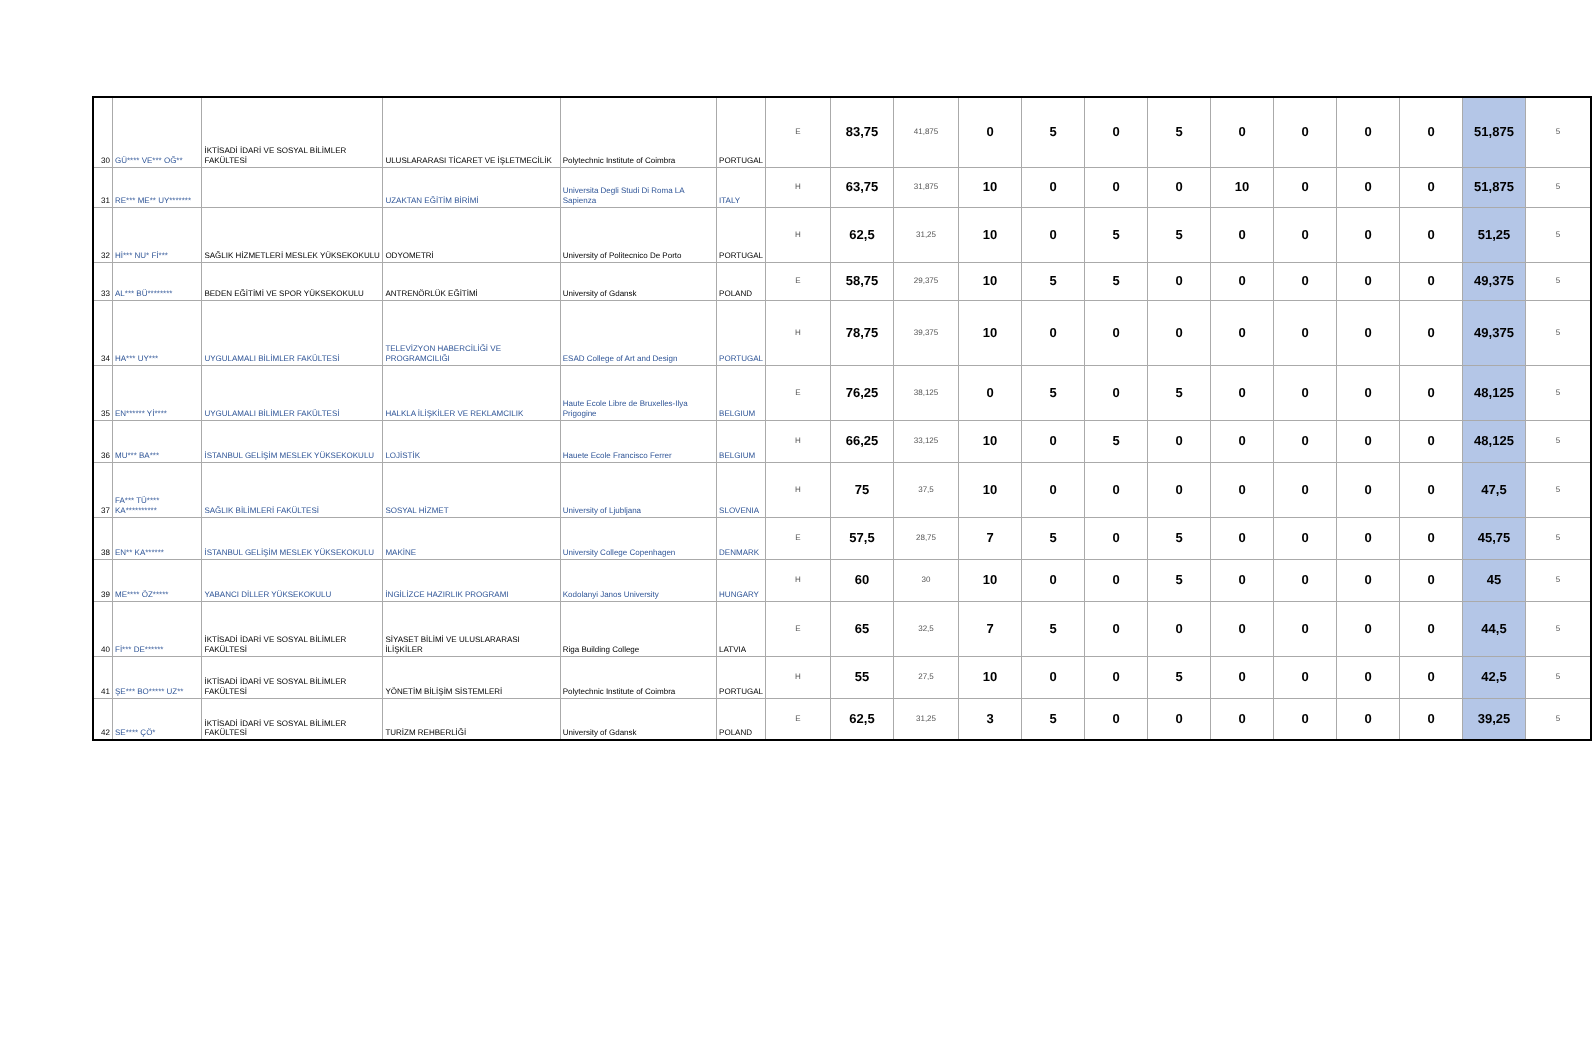| 30 | GÜ**** VE*** OĞ** | İKTİSADİ İDARİ VE SOSYAL BİLİMLER FAKÜLTESİ | ULUSLARARASI TİCARET VE İŞLETMECİLİK | Polytechnic Institute of Coimbra | PORTUGAL | E | 83,75 | 41,875 | 0 | 5 | 0 | 5 | 0 | 0 | 0 | 0 | 51,875 | 5 |
| 31 | RE*** ME** UY******* | | UZAKTAN EĞİTİM BİRİMİ | Universita Degli Studi Di Roma LA Sapienza | ITALY | H | 63,75 | 31,875 | 10 | 0 | 0 | 0 | 10 | 0 | 0 | 0 | 51,875 | 5 |
| 32 | Hİ*** NU* Fİ*** | SAĞLIK HİZMETLERİ MESLEK YÜKSEKOKULU | ODYOMETRİ | University of Politecnico De Porto | PORTUGAL | H | 62,5 | 31,25 | 10 | 0 | 5 | 5 | 0 | 0 | 0 | 0 | 51,25 | 5 |
| 33 | AL*** BÜ******** | BEDEN EĞİTİMİ VE SPOR YÜKSEKOKULU | ANTRENÖRLÜK EĞİTİMİ | University of Gdansk | POLAND | E | 58,75 | 29,375 | 10 | 5 | 5 | 0 | 0 | 0 | 0 | 0 | 49,375 | 5 |
| 34 | HA*** UY*** | UYGULAMALI BİLİMLER FAKÜLTESİ | TELEVİZYON HABERCİLİĞİ VE PROGRAMCILIĞI | ESAD College of Art and Design | PORTUGAL | H | 78,75 | 39,375 | 10 | 0 | 0 | 0 | 0 | 0 | 0 | 0 | 49,375 | 5 |
| 35 | EN****** Yİ**** | UYGULAMALI BİLİMLER FAKÜLTESİ | HALKLA İLİŞKİLER VE REKLAMCILIK | Haute Ecole Libre de Bruxelles-Ilya Prigogine | BELGIUM | E | 76,25 | 38,125 | 0 | 5 | 0 | 5 | 0 | 0 | 0 | 0 | 48,125 | 5 |
| 36 | MU*** BA*** | İSTANBUL GELİŞİM MESLEK YÜKSEKOKULU | LOJİSTİK | Hauete Ecole Francisco Ferrer | BELGIUM | H | 66,25 | 33,125 | 10 | 0 | 5 | 0 | 0 | 0 | 0 | 0 | 48,125 | 5 |
| 37 | FA*** TÜ**** KA********** | SAĞLIK BİLİMLERİ FAKÜLTESİ | SOSYAL HİZMET | University of Ljubljana | SLOVENIA | H | 75 | 37,5 | 10 | 0 | 0 | 0 | 0 | 0 | 0 | 0 | 47,5 | 5 |
| 38 | EN** KA****** | İSTANBUL GELİŞİM MESLEK YÜKSEKOKULU | MAKİNE | University College Copenhagen | DENMARK | E | 57,5 | 28,75 | 7 | 5 | 0 | 5 | 0 | 0 | 0 | 0 | 45,75 | 5 |
| 39 | ME**** ÖZ***** | YABANCI DİLLER YÜKSEKOKULU | İNGİLİZCE HAZIRLIK PROGRAMI | Kodolanyi Janos University | HUNGARY | H | 60 | 30 | 10 | 0 | 0 | 5 | 0 | 0 | 0 | 0 | 45 | 5 |
| 40 | Fİ*** DE****** | İKTİSADİ İDARİ VE SOSYAL BİLİMLER FAKÜLTESİ | SİYASET BİLİMİ VE ULUSLARARASI İLİŞKİLER | Riga Building College | LATVIA | E | 65 | 32,5 | 7 | 5 | 0 | 0 | 0 | 0 | 0 | 0 | 44,5 | 5 |
| 41 | ŞE*** BO***** UZ** | İKTİSADİ İDARİ VE SOSYAL BİLİMLER FAKÜLTESİ | YÖNETİM BİLİŞİM SİSTEMLERİ | Polytechnic Institute of Coimbra | PORTUGAL | H | 55 | 27,5 | 10 | 0 | 0 | 5 | 0 | 0 | 0 | 0 | 42,5 | 5 |
| 42 | SE**** ÇÖ* | İKTİSADİ İDARİ VE SOSYAL BİLİMLER FAKÜLTESİ | TURİZM REHBERLİĞİ | University of Gdansk | POLAND | E | 62,5 | 31,25 | 3 | 5 | 0 | 0 | 0 | 0 | 0 | 0 | 39,25 | 5 |